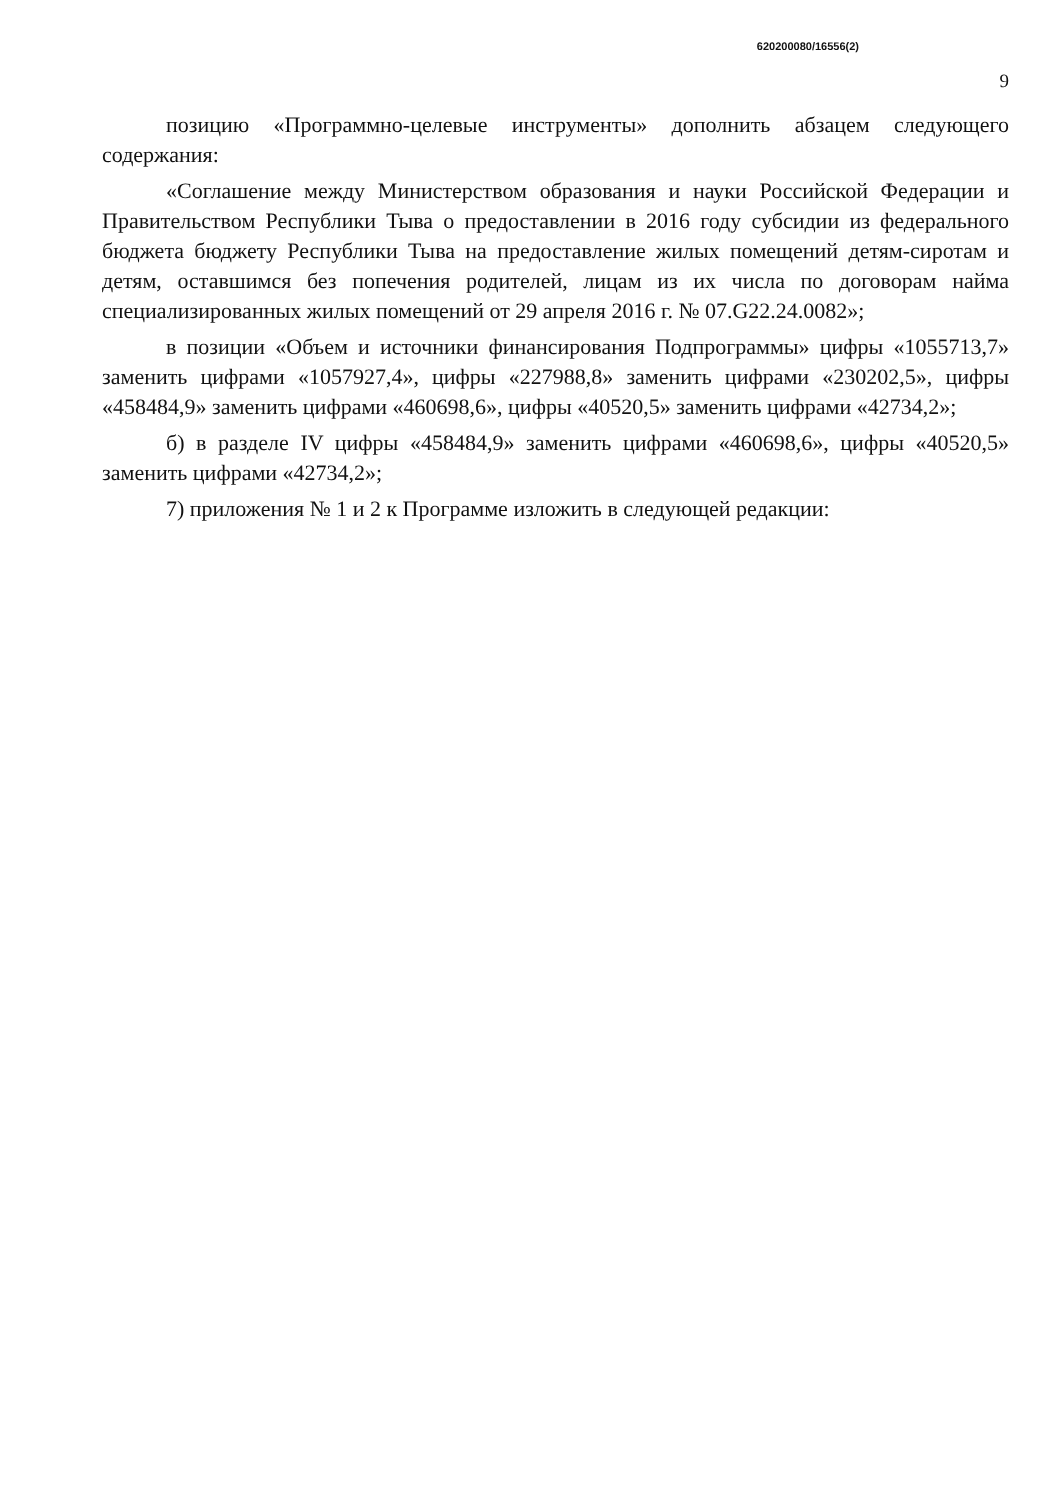620200080/16556(2)
9
позицию «Программно-целевые инструменты» дополнить абзацем следующего содержания:
«Соглашение между Министерством образования и науки Российской Федерации и Правительством Республики Тыва о предоставлении в 2016 году субсидии из федерального бюджета бюджету Республики Тыва на предоставление жилых помещений детям-сиротам и детям, оставшимся без попечения родителей, лицам из их числа по договорам найма специализированных жилых помещений от 29 апреля 2016 г. № 07.G22.24.0082»;
в позиции «Объем и источники финансирования Подпрограммы» цифры «1055713,7» заменить цифрами «1057927,4», цифры «227988,8» заменить цифрами «230202,5», цифры «458484,9» заменить цифрами «460698,6», цифры «40520,5» заменить цифрами «42734,2»;
б) в разделе IV цифры «458484,9» заменить цифрами «460698,6», цифры «40520,5» заменить цифрами «42734,2»;
7) приложения № 1 и 2 к Программе изложить в следующей редакции: